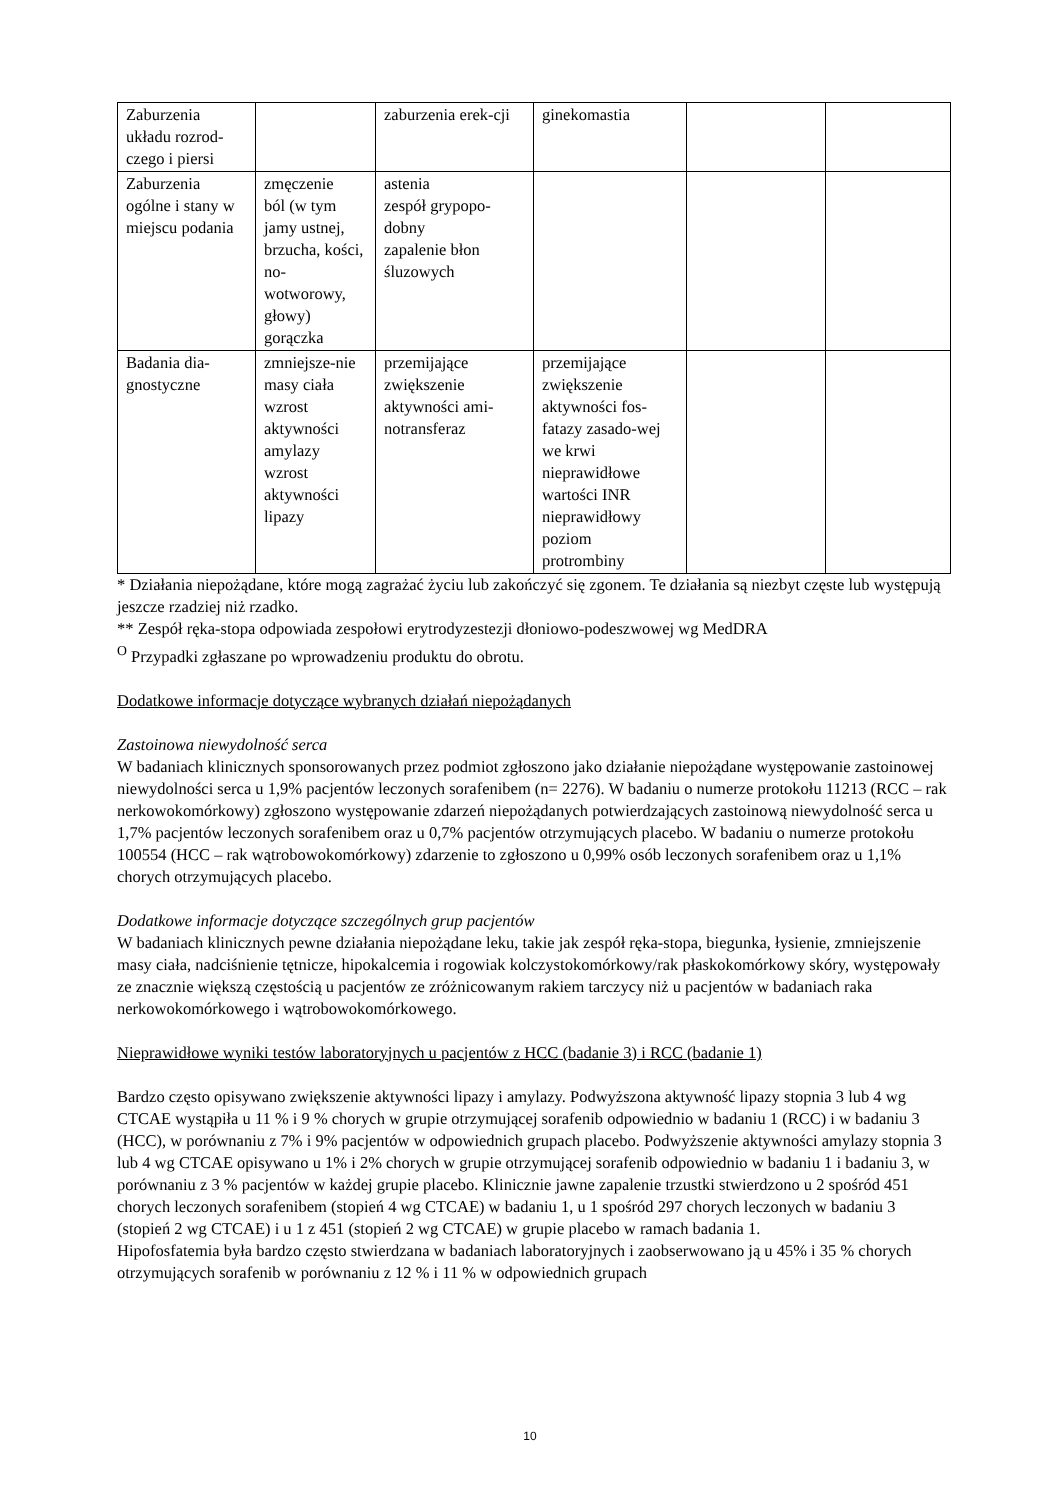| Zaburzenia układu rozrod-czego i piersi | | zaburzenia erek-cji | ginekomastia | | |
| Zaburzenia ogólne i stany w miejscu podania | zmęczenie ból (w tym jamy ustnej, brzucha, kości, no-wotworowy, głowy) gorączka | astenia zespół grypopo-dobny zapalenie błon śluzowych | | | |
| Badania dia-gnostyczne | zmniejsze-nie masy ciała wzrost aktywności amylazy wzrost aktywności lipazy | przemijające zwiększenie aktywności ami-notransferaz | przemijające zwiększenie aktywności fos-fatazy zasado-wej we krwi nieprawidłowe wartości INR nieprawidłowy poziom protrombiny | | |
* Działania niepożądane, które mogą zagrażać życiu lub zakończyć się zgonem. Te działania są niezbyt częste lub występują jeszcze rzadziej niż rzadko.
** Zespół ręka-stopa odpowiada zespołowi erytrodyzestezji dłoniowo-podeszwowej wg MedDRA
<sup>O</sup> Przypadki zgłaszane po wprowadzeniu produktu do obrotu.
Dodatkowe informacje dotyczące wybranych działań niepożądanych
Zastoinowa niewydolność serca
W badaniach klinicznych sponsorowanych przez podmiot zgłoszono jako działanie niepożądane występowanie zastoinowej niewydolności serca u 1,9% pacjentów leczonych sorafenibem (n= 2276). W badaniu o numerze protokołu 11213 (RCC – rak nerkowokomórkowy) zgłoszono występowanie zdarzeń niepożądanych potwierdzających zastoinową niewydolność serca u 1,7% pacjentów leczonych sorafenibem oraz u 0,7% pacjentów otrzymujących placebo. W badaniu o numerze protokołu 100554 (HCC – rak wątrobowokomórkowy) zdarzenie to zgłoszono u 0,99% osób leczonych sorafenibem oraz u 1,1% chorych otrzymujących placebo.
Dodatkowe informacje dotyczące szczególnych grup pacjentów
W badaniach klinicznych pewne działania niepożądane leku, takie jak zespół ręka-stopa, biegunka, łysienie, zmniejszenie masy ciała, nadciśnienie tętnicze, hipokalcemia i rogowiak kolczystokomórkowy/rak płaskokomórkowy skóry, występowały ze znacznie większą częstością u pacjentów ze zróżnicowanym rakiem tarczycy niż u pacjentów w badaniach raka nerkowokomórkowego i wątrobowokomórkowego.
Nieprawidłowe wyniki testów laboratoryjnych u pacjentów z HCC (badanie 3) i RCC (badanie 1)
Bardzo często opisywano zwiększenie aktywności lipazy i amylazy. Podwyższona aktywność lipazy stopnia 3 lub 4 wg CTCAE wystąpiła u 11 % i 9 % chorych w grupie otrzymującej sorafenib odpowiednio w badaniu 1 (RCC) i w badaniu 3 (HCC), w porównaniu z 7% i 9% pacjentów w odpowiednich grupach placebo. Podwyższenie aktywności amylazy stopnia 3 lub 4 wg CTCAE opisywano u 1% i 2% chorych w grupie otrzymującej sorafenib odpowiednio w badaniu 1 i badaniu 3, w porównaniu z 3 % pacjentów w każdej grupie placebo. Klinicznie jawne zapalenie trzustki stwierdzono u 2 spośród 451 chorych leczonych sorafenibem (stopień 4 wg CTCAE) w badaniu 1, u 1 spośród 297 chorych leczonych w badaniu 3 (stopień 2 wg CTCAE) i u 1 z 451 (stopień 2 wg CTCAE) w grupie placebo w ramach badania 1.
Hipofosfatemia była bardzo często stwierdzana w badaniach laboratoryjnych i zaobserwowano ją u 45% i 35 % chorych otrzymujących sorafenib w porównaniu z 12 % i 11 % w odpowiednich grupach
10